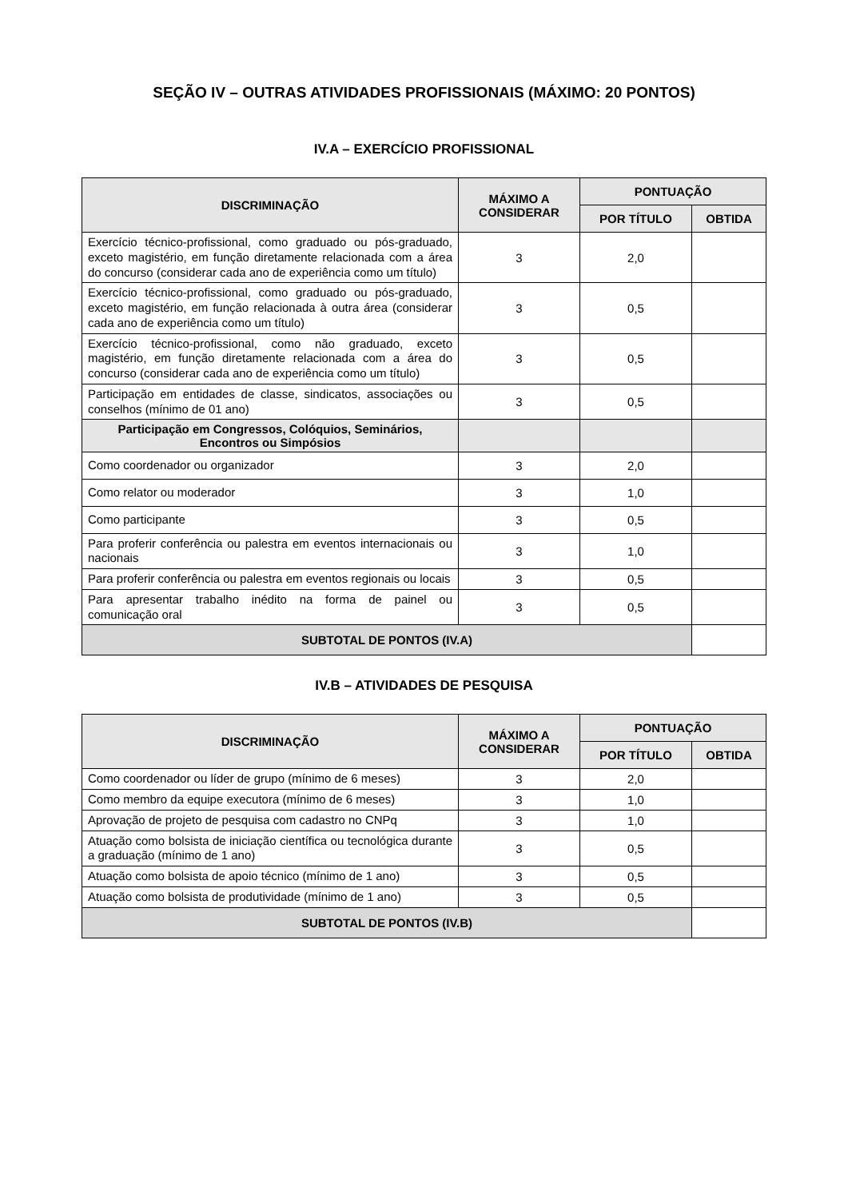SEÇÃO IV – OUTRAS ATIVIDADES PROFISSIONAIS (MÁXIMO: 20 PONTOS)
IV.A – EXERCÍCIO PROFISSIONAL
| DISCRIMINAÇÃO | MÁXIMO A CONSIDERAR | PONTUAÇÃO | |
| --- | --- | --- | --- |
| | | POR TÍTULO | OBTIDA |
| Exercício técnico-profissional, como graduado ou pós-graduado, exceto magistério, em função diretamente relacionada com a área do concurso (considerar cada ano de experiência como um título) | 3 | 2,0 | |
| Exercício técnico-profissional, como graduado ou pós-graduado, exceto magistério, em função relacionada à outra área (considerar cada ano de experiência como um título) | 3 | 0,5 | |
| Exercício técnico-profissional, como não graduado, exceto magistério, em função diretamente relacionada com a área do concurso (considerar cada ano de experiência como um título) | 3 | 0,5 | |
| Participação em entidades de classe, sindicatos, associações ou conselhos (mínimo de 01 ano) | 3 | 0,5 | |
| Participação em Congressos, Colóquios, Seminários, Encontros ou Simpósios | | | |
| Como coordenador ou organizador | 3 | 2,0 | |
| Como relator ou moderador | 3 | 1,0 | |
| Como participante | 3 | 0,5 | |
| Para proferir conferência ou palestra em eventos internacionais ou nacionais | 3 | 1,0 | |
| Para proferir conferência ou palestra em eventos regionais ou locais | 3 | 0,5 | |
| Para apresentar trabalho inédito na forma de painel ou comunicação oral | 3 | 0,5 | |
| SUBTOTAL DE PONTOS (IV.A) | | | |
IV.B – ATIVIDADES DE PESQUISA
| DISCRIMINAÇÃO | MÁXIMO A CONSIDERAR | PONTUAÇÃO | |
| --- | --- | --- | --- |
| | | POR TÍTULO | OBTIDA |
| Como coordenador ou líder de grupo (mínimo de 6 meses) | 3 | 2,0 | |
| Como membro da equipe executora (mínimo de 6 meses) | 3 | 1,0 | |
| Aprovação de projeto de pesquisa com cadastro no CNPq | 3 | 1,0 | |
| Atuação como bolsista de iniciação científica ou tecnológica durante a graduação (mínimo de 1 ano) | 3 | 0,5 | |
| Atuação como bolsista de apoio técnico (mínimo de 1 ano) | 3 | 0,5 | |
| Atuação como bolsista de produtividade (mínimo de 1 ano) | 3 | 0,5 | |
| SUBTOTAL DE PONTOS (IV.B) | | | |